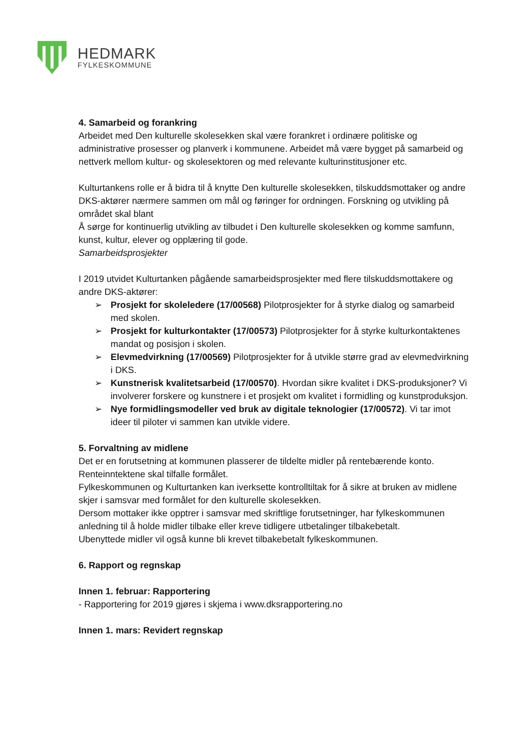HEDMARK
FYLKESKOMMUNE
4. Samarbeid og forankring
Arbeidet med Den kulturelle skolesekken skal være forankret i ordinære politiske og administrative prosesser og planverk i kommunene. Arbeidet må være bygget på samarbeid og nettverk mellom kultur- og skolesektoren og med relevante kulturinstitusjoner etc.
Kulturtankens rolle er å bidra til å knytte Den kulturelle skolesekken, tilskuddsmottaker og andre DKS-aktører nærmere sammen om mål og føringer for ordningen. Forskning og utvikling på området skal blant
Å sørge for kontinuerlig utvikling av tilbudet i Den kulturelle skolesekken og komme samfunn, kunst, kultur, elever og opplæring til gode.
Samarbeidsprosjekter
I 2019 utvidet Kulturtanken pågående samarbeidsprosjekter med flere tilskuddsmottakere og andre DKS-aktører:
➢ Prosjekt for skoleledere (17/00568) Pilotprosjekter for å styrke dialog og samarbeid med skolen.
➢ Prosjekt for kulturkontakter (17/00573) Pilotprosjekter for å styrke kulturkontaktenes mandat og posisjon i skolen.
➢ Elevmedvirkning (17/00569) Pilotprosjekter for å utvikle større grad av elevmedvirkning i DKS.
➢ Kunstnerisk kvalitetsarbeid (17/00570). Hvordan sikre kvalitet i DKS-produksjoner? Vi involverer forskere og kunstnere i et prosjekt om kvalitet i formidling og kunstproduksjon.
➢ Nye formidlingsmodeller ved bruk av digitale teknologier (17/00572). Vi tar imot ideer til piloter vi sammen kan utvikle videre.
5. Forvaltning av midlene
Det er en forutsetning at kommunen plasserer de tildelte midler på rentebærende konto. Renteinntektene skal tilfalle formålet.
Fylkeskommunen og Kulturtanken kan iverksette kontrolltiltak for å sikre at bruken av midlene skjer i samsvar med formålet for den kulturelle skolesekken.
Dersom mottaker ikke opptrer i samsvar med skriftlige forutsetninger, har fylkeskommunen anledning til å holde midler tilbake eller kreve tidligere utbetalinger tilbakebetalt.
Ubenyttede midler vil også kunne bli krevet tilbakebetalt fylkeskommunen.
6. Rapport og regnskap
Innen 1. februar: Rapportering
- Rapportering for 2019 gjøres i skjema i www.dksrapportering.no
Innen 1. mars: Revidert regnskap